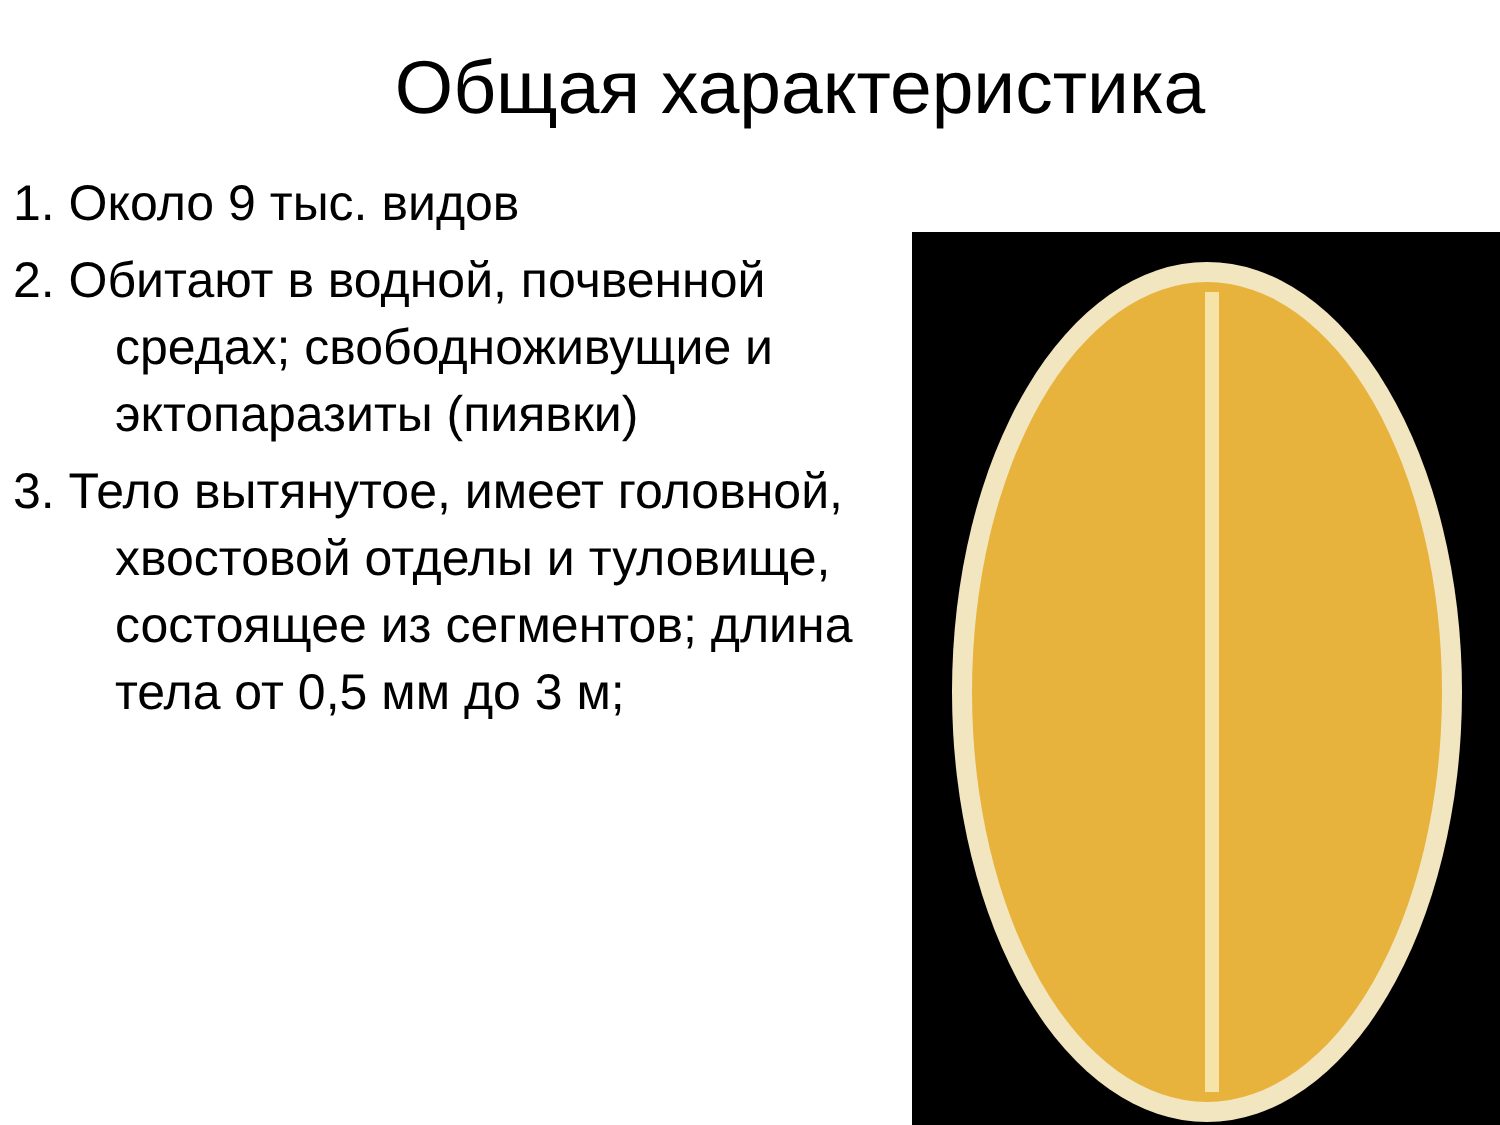Общая характеристика
1. Около 9 тыс. видов
2. Обитают в водной, почвенной средах; свободноживущие и эктопаразиты (пиявки)
3. Тело вытянутое, имеет головной, хвостовой отделы и туловище, состоящее из сегментов; длина тела от 0,5 мм до 3 м;